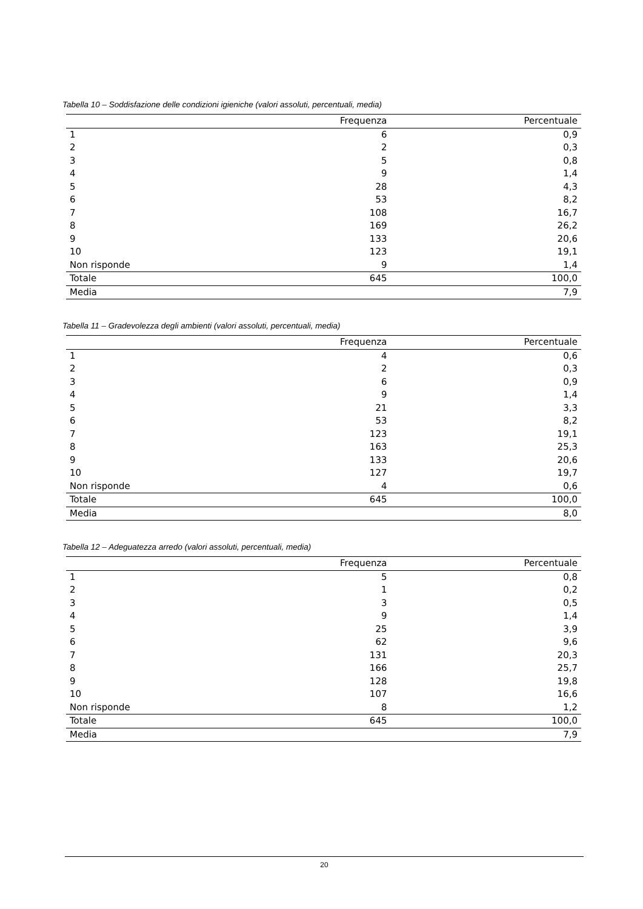Tabella 10 – Soddisfazione delle condizioni igieniche (valori assoluti, percentuali, media)
| | Frequenza | Percentuale |
| --- | --- | --- |
| 1 | 6 | 0,9 |
| 2 | 2 | 0,3 |
| 3 | 5 | 0,8 |
| 4 | 9 | 1,4 |
| 5 | 28 | 4,3 |
| 6 | 53 | 8,2 |
| 7 | 108 | 16,7 |
| 8 | 169 | 26,2 |
| 9 | 133 | 20,6 |
| 10 | 123 | 19,1 |
| Non risponde | 9 | 1,4 |
| Totale | 645 | 100,0 |
| Media | | 7,9 |
Tabella 11 – Gradevolezza degli ambienti (valori assoluti, percentuali, media)
| | Frequenza | Percentuale |
| --- | --- | --- |
| 1 | 4 | 0,6 |
| 2 | 2 | 0,3 |
| 3 | 6 | 0,9 |
| 4 | 9 | 1,4 |
| 5 | 21 | 3,3 |
| 6 | 53 | 8,2 |
| 7 | 123 | 19,1 |
| 8 | 163 | 25,3 |
| 9 | 133 | 20,6 |
| 10 | 127 | 19,7 |
| Non risponde | 4 | 0,6 |
| Totale | 645 | 100,0 |
| Media | | 8,0 |
Tabella 12 – Adeguatezza arredo (valori assoluti, percentuali, media)
| | Frequenza | Percentuale |
| --- | --- | --- |
| 1 | 5 | 0,8 |
| 2 | 1 | 0,2 |
| 3 | 3 | 0,5 |
| 4 | 9 | 1,4 |
| 5 | 25 | 3,9 |
| 6 | 62 | 9,6 |
| 7 | 131 | 20,3 |
| 8 | 166 | 25,7 |
| 9 | 128 | 19,8 |
| 10 | 107 | 16,6 |
| Non risponde | 8 | 1,2 |
| Totale | 645 | 100,0 |
| Media | | 7,9 |
20